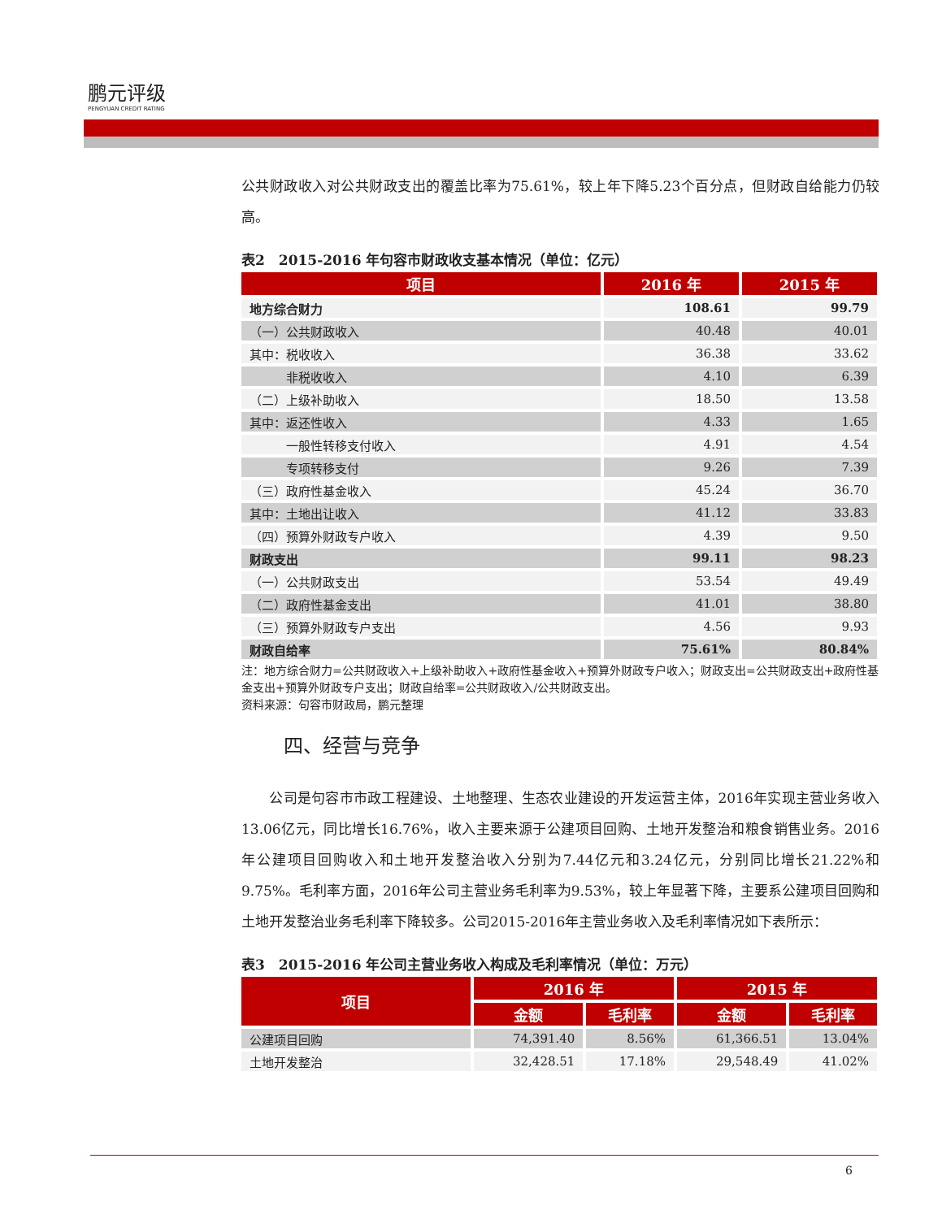鹏元评级
PENGYUAN CREDIT RATING
公共财政收入对公共财政支出的覆盖比率为75.61%，较上年下降5.23个百分点，但财政自给能力仍较高。
表2　2015-2016 年句容市财政收支基本情况（单位：亿元）
| 项目 | 2016 年 | 2015 年 |
| --- | --- | --- |
| 地方综合财力 | 108.61 | 99.79 |
| （一）公共财政收入 | 40.48 | 40.01 |
| 其中：税收收入 | 36.38 | 33.62 |
| 非税收收入 | 4.10 | 6.39 |
| （二）上级补助收入 | 18.50 | 13.58 |
| 其中：返还性收入 | 4.33 | 1.65 |
| 一般性转移支付收入 | 4.91 | 4.54 |
| 专项转移支付 | 9.26 | 7.39 |
| （三）政府性基金收入 | 45.24 | 36.70 |
| 其中：土地出让收入 | 41.12 | 33.83 |
| （四）预算外财政专户收入 | 4.39 | 9.50 |
| 财政支出 | 99.11 | 98.23 |
| （一）公共财政支出 | 53.54 | 49.49 |
| （二）政府性基金支出 | 41.01 | 38.80 |
| （三）预算外财政专户支出 | 4.56 | 9.93 |
| 财政自给率 | 75.61% | 80.84% |
注：地方综合财力=公共财政收入+上级补助收入+政府性基金收入+预算外财政专户收入；财政支出=公共财政支出+政府性基金支出+预算外财政专户支出；财政自给率=公共财政收入/公共财政支出。
资料来源：句容市财政局，鹏元整理
四、经营与竞争
　　公司是句容市市政工程建设、土地整理、生态农业建设的开发运营主体，2016年实现主营业务收入13.06亿元，同比增长16.76%，收入主要来源于公建项目回购、土地开发整治和粮食销售业务。2016年公建项目回购收入和土地开发整治收入分别为7.44亿元和3.24亿元，分别同比增长21.22%和9.75%。毛利率方面，2016年公司主营业务毛利率为9.53%，较上年显著下降，主要系公建项目回购和土地开发整治业务毛利率下降较多。公司2015-2016年主营业务收入及毛利率情况如下表所示：
表3　2015-2016 年公司主营业务收入构成及毛利率情况（单位：万元）
| 项目 | 2016 年 | | 2015 年 | |
| --- | --- | --- | --- | --- |
| | 金额 | 毛利率 | 金额 | 毛利率 |
| 公建项目回购 | 74,391.40 | 8.56% | 61,366.51 | 13.04% |
| 土地开发整治 | 32,428.51 | 17.18% | 29,548.49 | 41.02% |
6